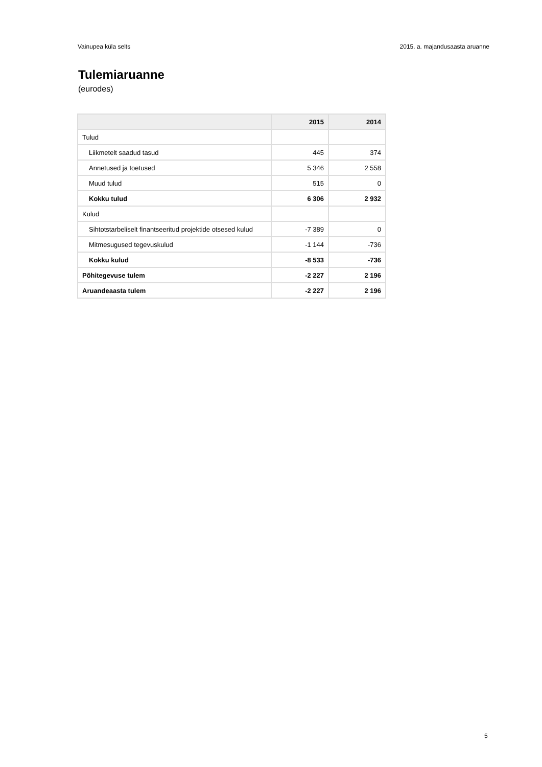Vainupea küla selts 2015. a. majandusaasta aruanne
Tulemiaruanne
(eurodes)
| | 2015 | 2014 |
| --- | --- | --- |
| Tulud | | |
| Liikmetelt saadud tasud | 445 | 374 |
| Annetused ja toetused | 5 346 | 2 558 |
| Muud tulud | 515 | 0 |
| Kokku tulud | 6 306 | 2 932 |
| Kulud | | |
| Sihtotstarbeliselt finantseeritud projektide otsesed kulud | -7 389 | 0 |
| Mitmesugused tegevuskulud | -1 144 | -736 |
| Kokku kulud | -8 533 | -736 |
| Põhitegevuse tulem | -2 227 | 2 196 |
| Aruandeaasta tulem | -2 227 | 2 196 |
5